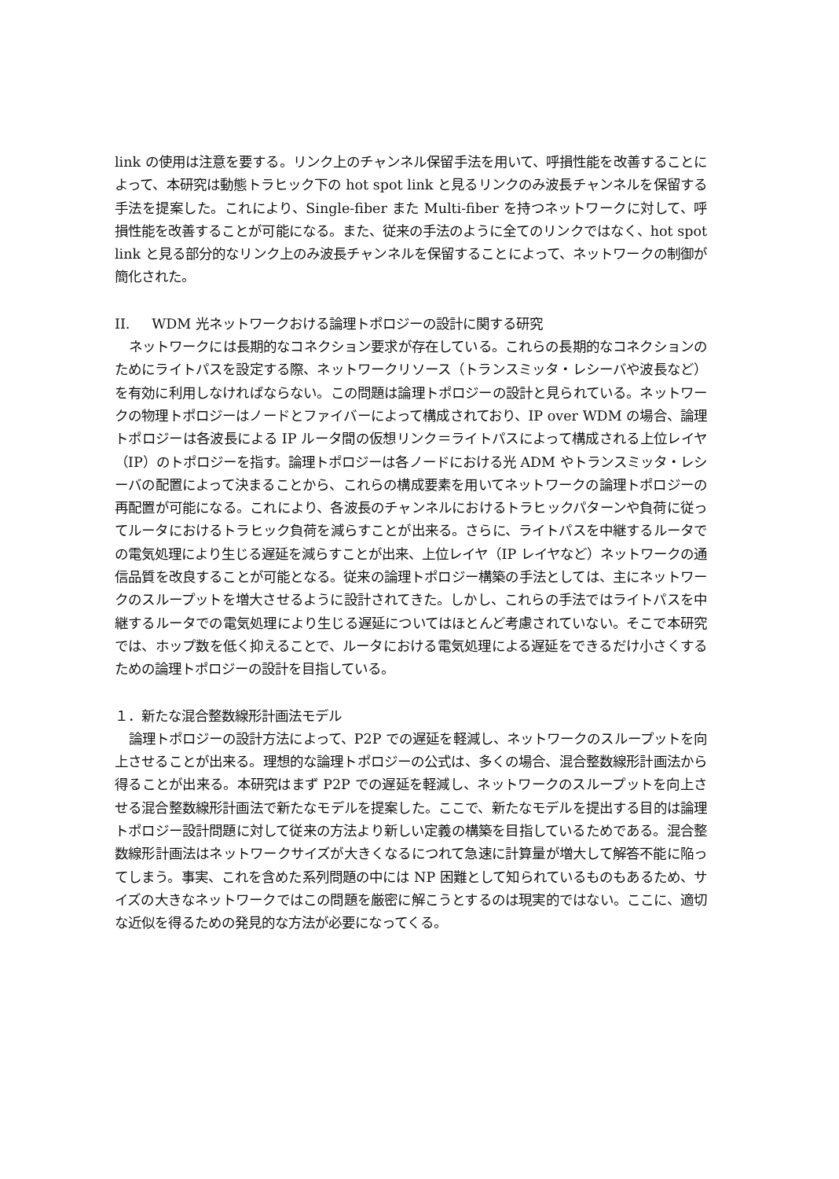link の使用は注意を要する。リンク上のチャンネル保留手法を用いて、呼損性能を改善することによって、本研究は動態トラヒック下の hot spot link と見るリンクのみ波長チャンネルを保留する手法を提案した。これにより、Single-fiber また Multi-fiber を持つネットワークに対して、呼損性能を改善することが可能になる。また、従来の手法のように全てのリンクではなく、hot spot link と見る部分的なリンク上のみ波長チャンネルを保留することによって、ネットワークの制御が簡化された。
II. WDM 光ネットワークおける論理トポロジーの設計に関する研究
ネットワークには長期的なコネクション要求が存在している。これらの長期的なコネクションのためにライトパスを設定する際、ネットワークリソース（トランスミッタ・レシーバや波長など）を有効に利用しなければならない。この問題は論理トポロジーの設計と見られている。ネットワークの物理トポロジーはノードとファイバーによって構成されており、IP over WDM の場合、論理トポロジーは各波長による IP ルータ間の仮想リンク＝ライトパスによって構成される上位レイヤ（IP）のトポロジーを指す。論理トポロジーは各ノードにおける光 ADM やトランスミッタ・レシーバの配置によって決まることから、これらの構成要素を用いてネットワークの論理トポロジーの再配置が可能になる。これにより、各波長のチャンネルにおけるトラヒックパターンや負荷に従ってルータにおけるトラヒック負荷を減らすことが出来る。さらに、ライトパスを中継するルータでの電気処理により生じる遅延を減らすことが出来、上位レイヤ（IP レイヤなど）ネットワークの通信品質を改良することが可能となる。従来の論理トポロジー構築の手法としては、主にネットワークのスループットを増大させるように設計されてきた。しかし、これらの手法ではライトパスを中継するルータでの電気処理により生じる遅延についてはほとんど考慮されていない。そこで本研究では、ホップ数を低く抑えることで、ルータにおける電気処理による遅延をできるだけ小さくするための論理トポロジーの設計を目指している。
１．新たな混合整数線形計画法モデル
論理トポロジーの設計方法によって、P2P での遅延を軽減し、ネットワークのスループットを向上させることが出来る。理想的な論理トポロジーの公式は、多くの場合、混合整数線形計画法から得ることが出来る。本研究はまず P2P での遅延を軽減し、ネットワークのスループットを向上させる混合整数線形計画法で新たなモデルを提案した。ここで、新たなモデルを提出する目的は論理トポロジー設計問題に対して従来の方法より新しい定義の構築を目指しているためである。混合整数線形計画法はネットワークサイズが大きくなるにつれて急速に計算量が増大して解答不能に陥ってしまう。事実、これを含めた系列問題の中には NP 困難として知られているものもあるため、サイズの大きなネットワークではこの問題を厳密に解こうとするのは現実的ではない。ここに、適切な近似を得るための発見的な方法が必要になってくる。